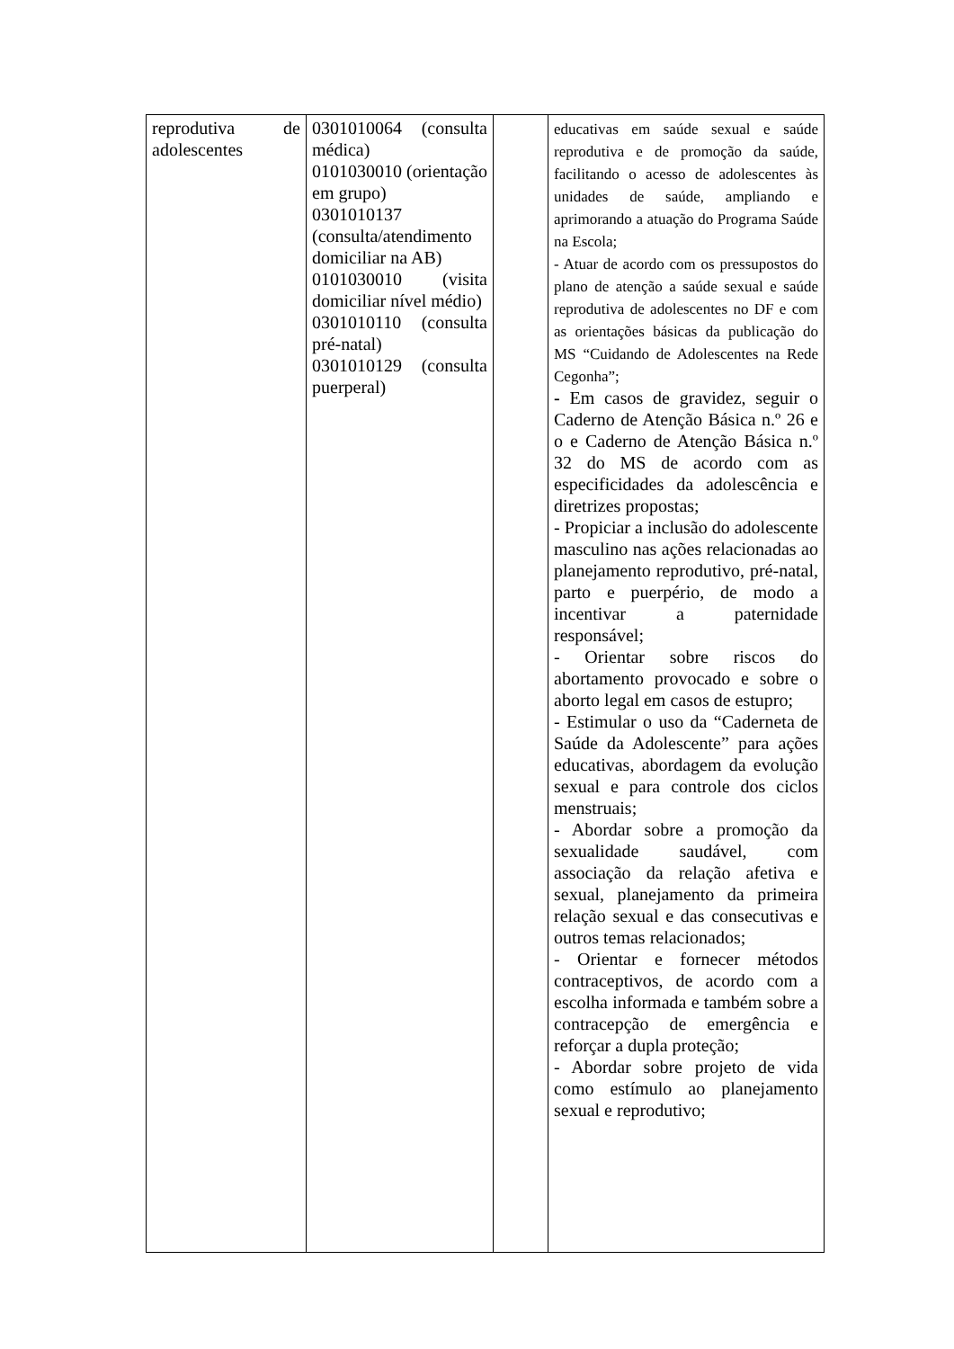| reprodutiva de adolescentes | 0301010064 (consulta médica) 0101030010 (orientação em grupo) 0301010137 (consulta/atendimento domiciliar na AB) 0101030010 (visita domiciliar nível médio) 0301010110 (consulta pré-natal) 0301010129 (consulta puerperal) | | educativas em saúde sexual e saúde reprodutiva e de promoção da saúde, facilitando o acesso de adolescentes às unidades de saúde, ampliando e aprimorando a atuação do Programa Saúde na Escola; - Atuar de acordo com os pressupostos do plano de atenção a saúde sexual e saúde reprodutiva de adolescentes no DF e com as orientações básicas da publicação do MS “Cuidando de Adolescentes na Rede Cegonha”; - Em casos de gravidez, seguir o Caderno de Atenção Básica n.º 26 e o e Caderno de Atenção Básica n.º 32 do MS de acordo com as especificidades da adolescência e diretrizes propostas; - Propiciar a inclusão do adolescente masculino nas ações relacionadas ao planejamento reprodutivo, pré-natal, parto e puerpério, de modo a incentivar a paternidade responsável; - Orientar sobre riscos do abortamento provocado e sobre o aborto legal em casos de estupro; - Estimular o uso da “Caderneta de Saúde da Adolescente” para ações educativas, abordagem da evolução sexual e para controle dos ciclos menstruais; - Abordar sobre a promoção da sexualidade saudável, com associação da relação afetiva e sexual, planejamento da primeira relação sexual e das consecutivas e outros temas relacionados; - Orientar e fornecer métodos contraceptivos, de acordo com a escolha informada e também sobre a contracepção de emergência e reforçar a dupla proteção; - Abordar sobre projeto de vida como estímulo ao planejamento sexual e reprodutivo; |